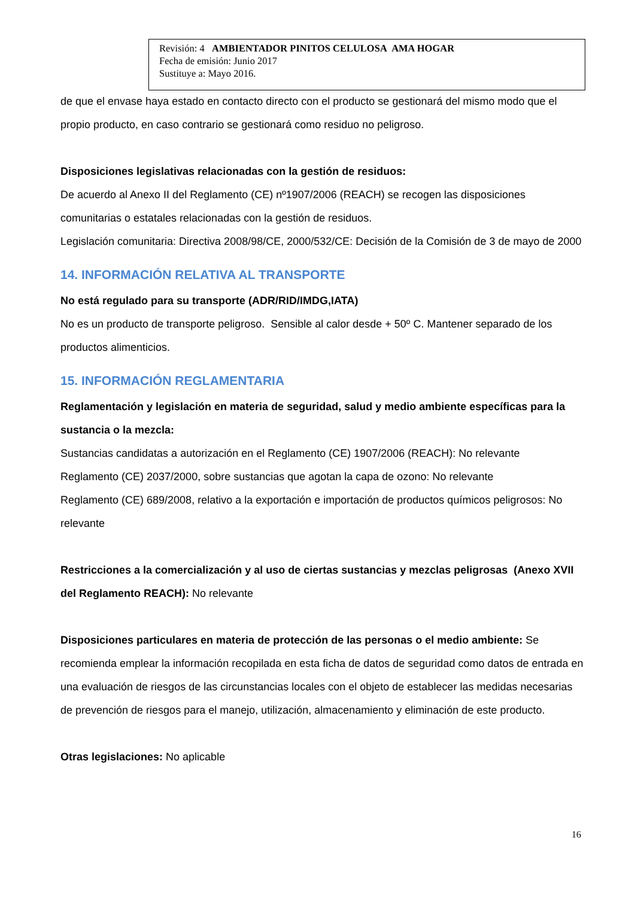Revisión: 4 AMBIENTADOR PINITOS CELULOSA AMA HOGAR
Fecha de emisión: Junio 2017
Sustituye a: Mayo 2016.
de que el envase haya estado en contacto directo con el producto se gestionará del mismo modo que el propio producto, en caso contrario se gestionará como residuo no peligroso.
Disposiciones legislativas relacionadas con la gestión de residuos:
De acuerdo al Anexo II del Reglamento (CE) nº1907/2006 (REACH) se recogen las disposiciones comunitarias o estatales relacionadas con la gestión de residuos.
Legislación comunitaria: Directiva 2008/98/CE, 2000/532/CE: Decisión de la Comisión de 3 de mayo de 2000
14. INFORMACIÓN RELATIVA AL TRANSPORTE
No está regulado para su transporte (ADR/RID/IMDG,IATA)
No es un producto de transporte peligroso. Sensible al calor desde + 50º C. Mantener separado de los productos alimenticios.
15. INFORMACIÓN REGLAMENTARIA
Reglamentación y legislación en materia de seguridad, salud y medio ambiente específicas para la sustancia o la mezcla:
Sustancias candidatas a autorización en el Reglamento (CE) 1907/2006 (REACH): No relevante
Reglamento (CE) 2037/2000, sobre sustancias que agotan la capa de ozono: No relevante
Reglamento (CE) 689/2008, relativo a la exportación e importación de productos químicos peligrosos: No relevante
Restricciones a la comercialización y al uso de ciertas sustancias y mezclas peligrosas (Anexo XVII del Reglamento REACH): No relevante
Disposiciones particulares en materia de protección de las personas o el medio ambiente: Se recomienda emplear la información recopilada en esta ficha de datos de seguridad como datos de entrada en una evaluación de riesgos de las circunstancias locales con el objeto de establecer las medidas necesarias de prevención de riesgos para el manejo, utilización, almacenamiento y eliminación de este producto.
Otras legislaciones: No aplicable
16